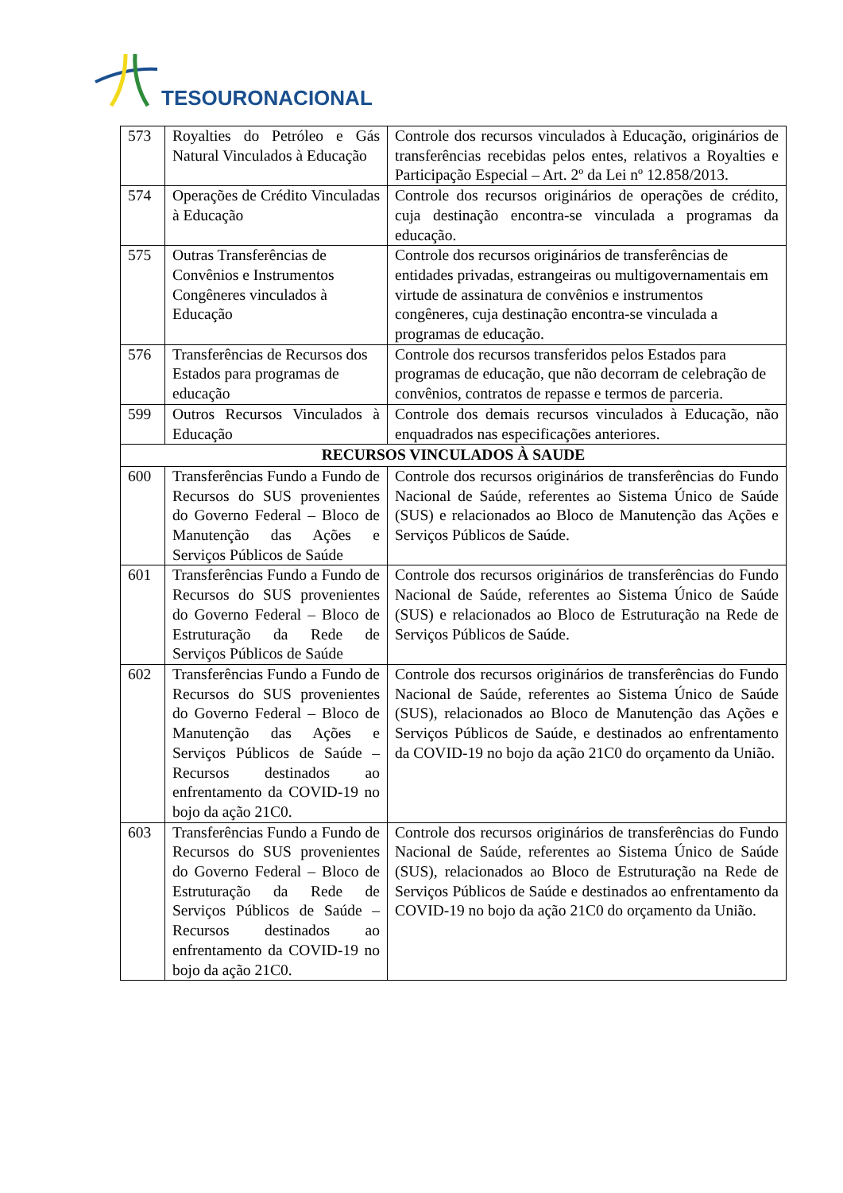TESOURONACIONAL
| 573 | Royalties do Petróleo e Gás Natural Vinculados à Educação | Controle dos recursos vinculados à Educação, originários de transferências recebidas pelos entes, relativos a Royalties e Participação Especial – Art. 2º da Lei nº 12.858/2013. |
| 574 | Operações de Crédito Vinculadas à Educação | Controle dos recursos originários de operações de crédito, cuja destinação encontra-se vinculada a programas da educação. |
| 575 | Outras Transferências de Convênios e Instrumentos Congêneres vinculados à Educação | Controle dos recursos originários de transferências de entidades privadas, estrangeiras ou multigovernamentais em virtude de assinatura de convênios e instrumentos congêneres, cuja destinação encontra-se vinculada a programas de educação. |
| 576 | Transferências de Recursos dos Estados para programas de educação | Controle dos recursos transferidos pelos Estados para programas de educação, que não decorram de celebração de convênios, contratos de repasse e termos de parceria. |
| 599 | Outros Recursos Vinculados à Educação | Controle dos demais recursos vinculados à Educação, não enquadrados nas especificações anteriores. |
| RECURSOS VINCULADOS À SAUDE | | |
| 600 | Transferências Fundo a Fundo de Recursos do SUS provenientes do Governo Federal – Bloco de Manutenção das Ações e Serviços Públicos de Saúde | Controle dos recursos originários de transferências do Fundo Nacional de Saúde, referentes ao Sistema Único de Saúde (SUS) e relacionados ao Bloco de Manutenção das Ações e Serviços Públicos de Saúde. |
| 601 | Transferências Fundo a Fundo de Recursos do SUS provenientes do Governo Federal – Bloco de Estruturação da Rede de Serviços Públicos de Saúde | Controle dos recursos originários de transferências do Fundo Nacional de Saúde, referentes ao Sistema Único de Saúde (SUS) e relacionados ao Bloco de Estruturação na Rede de Serviços Públicos de Saúde. |
| 602 | Transferências Fundo a Fundo de Recursos do SUS provenientes do Governo Federal – Bloco de Manutenção das Ações e Serviços Públicos de Saúde – Recursos destinados ao enfrentamento da COVID-19 no bojo da ação 21C0. | Controle dos recursos originários de transferências do Fundo Nacional de Saúde, referentes ao Sistema Único de Saúde (SUS), relacionados ao Bloco de Manutenção das Ações e Serviços Públicos de Saúde, e destinados ao enfrentamento da COVID-19 no bojo da ação 21C0 do orçamento da União. |
| 603 | Transferências Fundo a Fundo de Recursos do SUS provenientes do Governo Federal – Bloco de Estruturação da Rede de Serviços Públicos de Saúde – Recursos destinados ao enfrentamento da COVID-19 no bojo da ação 21C0. | Controle dos recursos originários de transferências do Fundo Nacional de Saúde, referentes ao Sistema Único de Saúde (SUS), relacionados ao Bloco de Estruturação na Rede de Serviços Públicos de Saúde e destinados ao enfrentamento da COVID-19 no bojo da ação 21C0 do orçamento da União. |